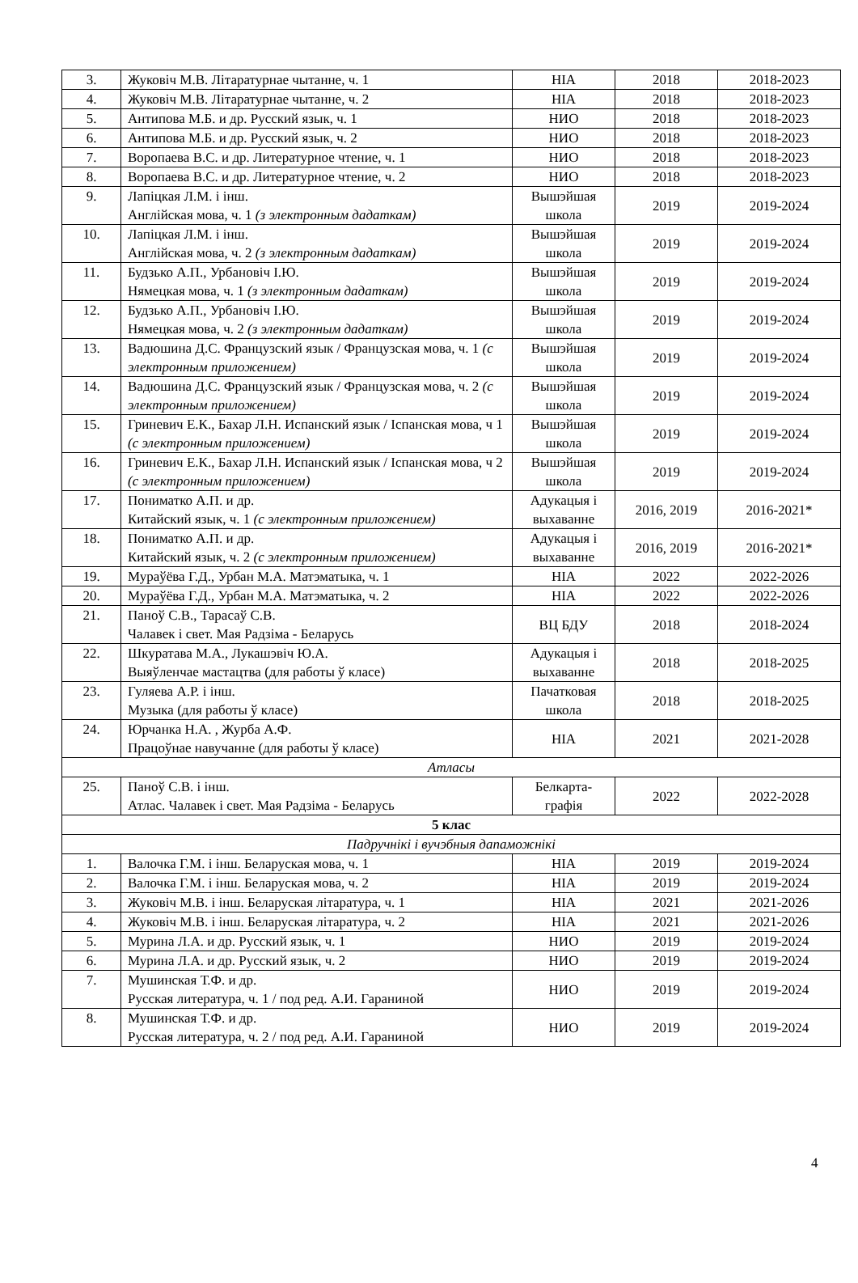| 3. | Жуковіч М.В. Літаратурнае чытанне, ч. 1 | НІА | 2018 | 2018-2023 |
| 4. | Жуковіч М.В. Літаратурнае чытанне, ч. 2 | НІА | 2018 | 2018-2023 |
| 5. | Антипова М.Б. и др. Русский язык, ч. 1 | НИО | 2018 | 2018-2023 |
| 6. | Антипова М.Б. и др. Русский язык, ч. 2 | НИО | 2018 | 2018-2023 |
| 7. | Воропаева В.С. и др. Литературное чтение, ч. 1 | НИО | 2018 | 2018-2023 |
| 8. | Воропаева В.С. и др. Литературное чтение, ч. 2 | НИО | 2018 | 2018-2023 |
| 9. | Лапіцкая Л.М. і інш. Англійская мова, ч. 1 (з электронным дадаткам) | Вышэйшая школа | 2019 | 2019-2024 |
| 10. | Лапіцкая Л.М. і інш. Англійская мова, ч. 2 (з электронным дадаткам) | Вышэйшая школа | 2019 | 2019-2024 |
| 11. | Будзько А.П., Урбановіч І.Ю. Нямецкая мова, ч. 1 (з электронным дадаткам) | Вышэйшая школа | 2019 | 2019-2024 |
| 12. | Будзько А.П., Урбановіч І.Ю. Нямецкая мова, ч. 2 (з электронным дадаткам) | Вышэйшая школа | 2019 | 2019-2024 |
| 13. | Вадюшина Д.С. Французский язык / Французская мова, ч. 1 (с электронным приложением) | Вышэйшая школа | 2019 | 2019-2024 |
| 14. | Вадюшина Д.С. Французский язык / Французская мова, ч. 2 (с электронным приложением) | Вышэйшая школа | 2019 | 2019-2024 |
| 15. | Гриневич Е.К., Бахар Л.Н. Испанский язык / Іспанская мова, ч 1 (с электронным приложением) | Вышэйшая школа | 2019 | 2019-2024 |
| 16. | Гриневич Е.К., Бахар Л.Н. Испанский язык / Іспанская мова, ч 2 (с электронным приложением) | Вышэйшая школа | 2019 | 2019-2024 |
| 17. | Пониматко А.П. и др. Китайский язык, ч. 1 (с электронным приложением) | Адукацыя і выхаванне | 2016, 2019 | 2016-2021* |
| 18. | Пониматко А.П. и др. Китайский язык, ч. 2 (с электронным приложением) | Адукацыя і выхаванне | 2016, 2019 | 2016-2021* |
| 19. | Мураўёва Г.Д., Урбан М.А. Матэматыка, ч. 1 | НІА | 2022 | 2022-2026 |
| 20. | Мураўёва Г.Д., Урбан М.А. Матэматыка, ч. 2 | НІА | 2022 | 2022-2026 |
| 21. | Паноў С.В., Тарасаў С.В. Чалавек і свет. Мая Радзіма - Беларусь | ВЦ БДУ | 2018 | 2018-2024 |
| 22. | Шкуратава М.А., Лукашэвіч Ю.А. Выяўленчае мастацтва (для работы ў класе) | Адукацыя і выхаванне | 2018 | 2018-2025 |
| 23. | Гуляева А.Р. і інш. Музыка (для работы ў класе) | Пачатковая школа | 2018 | 2018-2025 |
| 24. | Юрчанка Н.А. , Журба А.Ф. Працоўнае навучанне (для работы ў класе) | НІА | 2021 | 2021-2028 |
| Атласы | | | | |
| 25. | Паноў С.В. і інш. Атлас. Чалавек і свет. Мая Радзіма - Беларусь | Белкарта-графія | 2022 | 2022-2028 |
| 5 клас | | | | |
| Падручнікі і вучэбныя дапаможнікі | | | | |
| 1. | Валочка Г.М. і інш. Беларуская мова, ч. 1 | НІА | 2019 | 2019-2024 |
| 2. | Валочка Г.М. і інш. Беларуская мова, ч. 2 | НІА | 2019 | 2019-2024 |
| 3. | Жуковіч М.В. і інш. Беларуская літаратура, ч. 1 | НІА | 2021 | 2021-2026 |
| 4. | Жуковіч М.В. і інш. Беларуская літаратура, ч. 2 | НІА | 2021 | 2021-2026 |
| 5. | Мурина Л.А. и др. Русский язык, ч. 1 | НИО | 2019 | 2019-2024 |
| 6. | Мурина Л.А. и др. Русский язык, ч. 2 | НИО | 2019 | 2019-2024 |
| 7. | Мушинская Т.Ф. и др. Русская литература, ч. 1 / под ред. А.И. Гараниной | НИО | 2019 | 2019-2024 |
| 8. | Мушинская Т.Ф. и др. Русская литература, ч. 2 / под ред. А.И. Гараниной | НИО | 2019 | 2019-2024 |
4